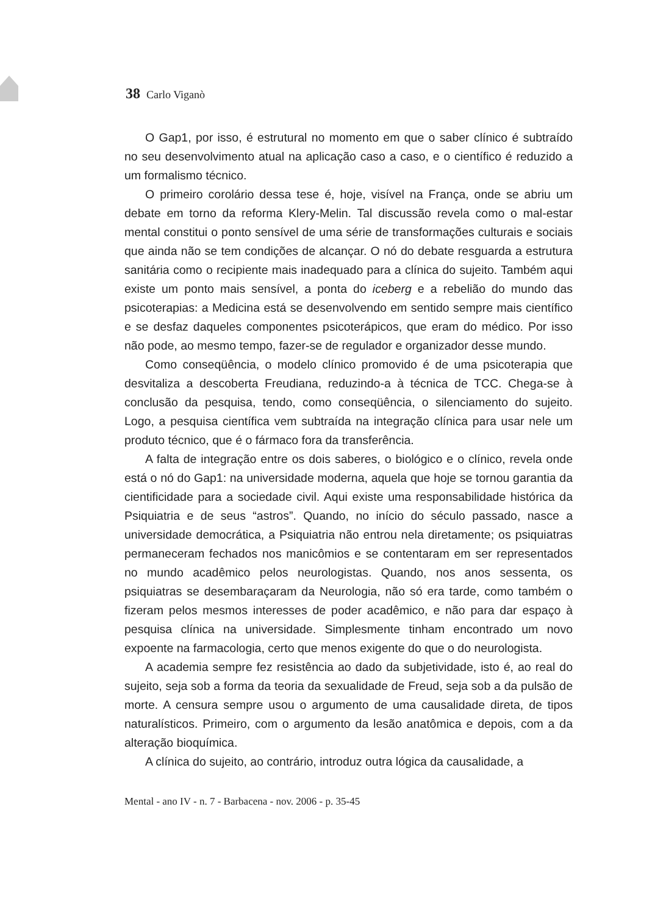38 Carlo Viganò
O Gap1, por isso, é estrutural no momento em que o saber clínico é subtraído no seu desenvolvimento atual na aplicação caso a caso, e o científico é reduzido a um formalismo técnico.
O primeiro corolário dessa tese é, hoje, visível na França, onde se abriu um debate em torno da reforma Klery-Melin. Tal discussão revela como o mal-estar mental constitui o ponto sensível de uma série de transformações culturais e sociais que ainda não se tem condições de alcançar. O nó do debate resguarda a estrutura sanitária como o recipiente mais inadequado para a clínica do sujeito. Também aqui existe um ponto mais sensível, a ponta do iceberg e a rebelião do mundo das psicoterapias: a Medicina está se desenvolvendo em sentido sempre mais científico e se desfaz daqueles componentes psicoterápicos, que eram do médico. Por isso não pode, ao mesmo tempo, fazer-se de regulador e organizador desse mundo.
Como conseqüência, o modelo clínico promovido é de uma psicoterapia que desvitaliza a descoberta Freudiana, reduzindo-a à técnica de TCC. Chega-se à conclusão da pesquisa, tendo, como conseqüência, o silenciamento do sujeito. Logo, a pesquisa científica vem subtraída na integração clínica para usar nele um produto técnico, que é o fármaco fora da transferência.
A falta de integração entre os dois saberes, o biológico e o clínico, revela onde está o nó do Gap1: na universidade moderna, aquela que hoje se tornou garantia da cientificidade para a sociedade civil. Aqui existe uma responsabilidade histórica da Psiquiatria e de seus “astros”. Quando, no início do século passado, nasce a universidade democrática, a Psiquiatria não entrou nela diretamente; os psiquiatras permaneceram fechados nos manicômios e se contentaram em ser representados no mundo acadêmico pelos neurologistas. Quando, nos anos sessenta, os psiquiatras se desembaraçaram da Neurologia, não só era tarde, como também o fizeram pelos mesmos interesses de poder acadêmico, e não para dar espaço à pesquisa clínica na universidade. Simplesmente tinham encontrado um novo expoente na farmacologia, certo que menos exigente do que o do neurologista.
A academia sempre fez resistência ao dado da subjetividade, isto é, ao real do sujeito, seja sob a forma da teoria da sexualidade de Freud, seja sob a da pulsão de morte. A censura sempre usou o argumento de uma causalidade direta, de tipos naturalísticos. Primeiro, com o argumento da lesão anatômica e depois, com a da alteração bioquímica.
A clínica do sujeito, ao contrário, introduz outra lógica da causalidade, a
Mental - ano IV - n. 7 - Barbacena - nov. 2006 - p. 35-45